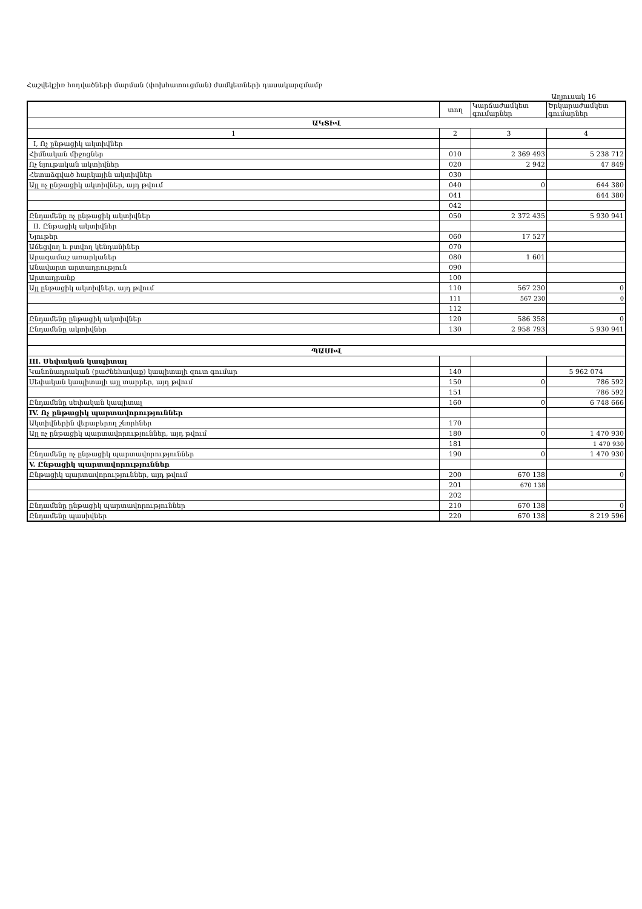Հաշվեկշիռ հոդվածների մարման (փոխհատուցման) ժամկետների դասակարգմամբ
Աղյուսակ 16
| | տող | Կարճաժամկետ գումարներ | Երկարաժամկետ գումարներ |
| --- | --- | --- | --- |
| ԱԿՏԻՎ | | | |
| 1 | 2 | 3 | 4 |
| I, Ոչ ընթացիկ ակտիվներ | | | |
| Հիմնական միջոցներ | 010 | 2 369 493 | 5 238 712 |
| Ոչ նյութական ակտիվներ | 020 | 2 942 | 47 849 |
| Հետաձգված հարկային ակտիվներ | 030 | | |
| Այլ ոչ ընթացիկ ակտիվներ, այդ թվում | 040 | 0 | 644 380 |
| | 041 | | 644 380 |
| | 042 | | |
| Ընդամենը ոչ ընթացիկ ակտիվներ | 050 | 2 372 435 | 5 930 941 |
| II. Ընթացիկ ակտիվներ | | | |
| Նյութեր | 060 | 17 527 | |
| Աճեցվող և բտվող կենդանիներ | 070 | | |
| Արագամաշ առարկաներ | 080 | 1 601 | |
| Անավարտ արտադրություն | 090 | | |
| Արտադրանք | 100 | | |
| Այլ ընթացիկ ակտիվներ, այդ թվում | 110 | 567 230 | 0 |
| | 111 | 567 230 | 0 |
| | 112 | | |
| Ընդամենը ընթացիկ ակտիվներ | 120 | 586 358 | 0 |
| Ընդամենը ակտիվներ | 130 | 2 958 793 | 5 930 941 |
| ՊԱՍԻՎ | | | |
| III. Սեփական կապիտալ | | | |
| Կանոնադրական (բաժնեհավաք) կապիտալի զուտ գումար | 140 | | 5 962 074 |
| Սեփական կապիտալի այլ տարրեր, այդ թվում | 150 | 0 | 786 592 |
| | 151 | | 786 592 |
| Ընդամենը սեփական կապիտալ | 160 | 0 | 6 748 666 |
| IV. Ոչ ընթացիկ պարտավորություններ | | | |
| Ակտիվներին վերաբերող շնորհներ | 170 | | |
| Այլ ոչ ընթացիկ պարտավորություններ, այդ թվում | 180 | 0 | 1 470 930 |
| | 181 | | 1 470 930 |
| Ընդամենը ոչ ընթացիկ պարտավորություններ | 190 | 0 | 1 470 930 |
| V. Ընթացիկ պարտավորություններ | | | |
| Ընթացիկ պարտավորություններ, այդ թվում | 200 | 670 138 | 0 |
| | 201 | 670 138 | |
| | 202 | | |
| Ընդամենը ընթացիկ պարտավորություններ | 210 | 670 138 | 0 |
| Ընդամենը պասիվներ | 220 | 670 138 | 8 219 596 |